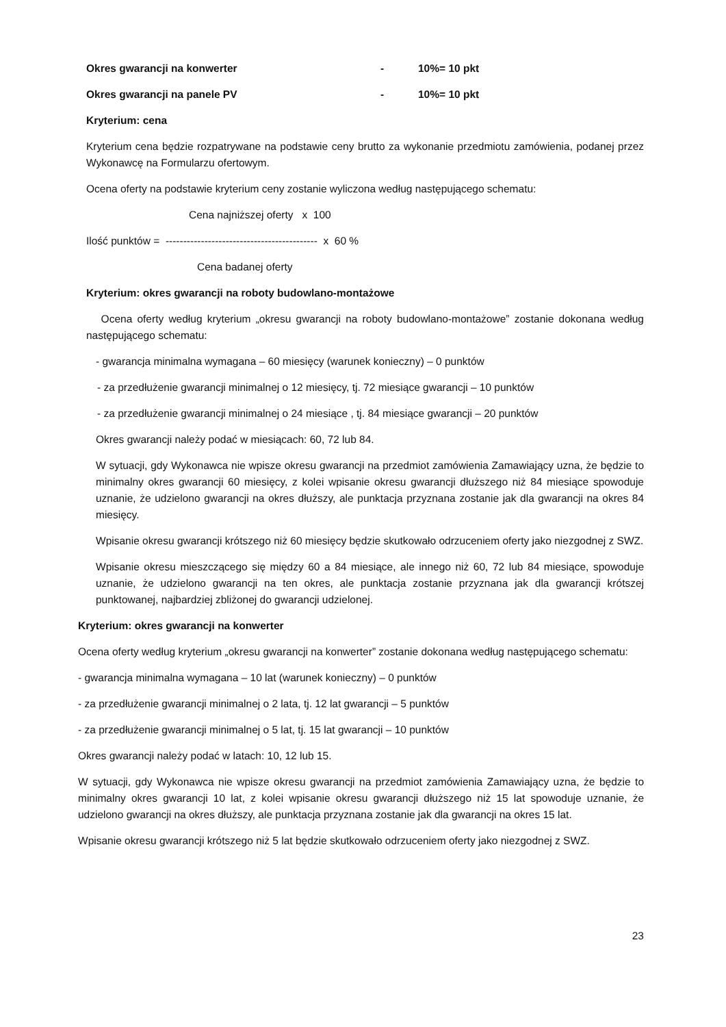Okres gwarancji na konwerter - 10%= 10 pkt
Okres gwarancji na panele PV - 10%= 10 pkt
Kryterium: cena
Kryterium cena będzie rozpatrywane na podstawie ceny brutto za wykonanie przedmiotu zamówienia, podanej przez Wykonawcę na Formularzu ofertowym.
Ocena oferty na podstawie kryterium ceny zostanie wyliczona według następującego schematu:
Cena najniższej oferty x 100
Ilość punktów = ------------------------------------------- x 60 %
Cena badanej oferty
Kryterium: okres gwarancji na roboty budowlano-montażowe
Ocena oferty według kryterium „okresu gwarancji na roboty budowlano-montażowe” zostanie dokonana według następującego schematu:
- gwarancja minimalna wymagana – 60 miesięcy (warunek konieczny) – 0 punktów
- za przedłużenie gwarancji minimalnej o 12 miesięcy, tj. 72 miesiące gwarancji – 10 punktów
- za przedłużenie gwarancji minimalnej o 24 miesiące , tj. 84 miesiące gwarancji – 20 punktów
Okres gwarancji należy podać w miesiącach: 60, 72 lub 84.
W sytuacji, gdy Wykonawca nie wpisze okresu gwarancji na przedmiot zamówienia Zamawiający uzna, że będzie to minimalny okres gwarancji 60 miesięcy, z kolei wpisanie okresu gwarancji dłuższego niż 84 miesiące spowoduje uznanie, że udzielono gwarancji na okres dłuższy, ale punktacja przyznana zostanie jak dla gwarancji na okres 84 miesięcy.
Wpisanie okresu gwarancji krótszego niż 60 miesięcy będzie skutkowało odrzuceniem oferty jako niezgodnej z SWZ.
Wpisanie okresu mieszczącego się między 60 a 84 miesiące, ale innego niż 60, 72 lub 84 miesiące, spowoduje uznanie, że udzielono gwarancji na ten okres, ale punktacja zostanie przyznana jak dla gwarancji krótszej punktowanej, najbardziej zbliżonej do gwarancji udzielonej.
Kryterium: okres gwarancji na konwerter
Ocena oferty według kryterium „okresu gwarancji na konwerter” zostanie dokonana według następującego schematu:
- gwarancja minimalna wymagana – 10 lat (warunek konieczny) – 0 punktów
- za przedłużenie gwarancji minimalnej o 2 lata, tj. 12 lat gwarancji – 5 punktów
- za przedłużenie gwarancji minimalnej o 5 lat, tj. 15 lat gwarancji – 10 punktów
Okres gwarancji należy podać w latach: 10, 12 lub 15.
W sytuacji, gdy Wykonawca nie wpisze okresu gwarancji na przedmiot zamówienia Zamawiający uzna, że będzie to minimalny okres gwarancji 10 lat, z kolei wpisanie okresu gwarancji dłuższego niż 15 lat spowoduje uznanie, że udzielono gwarancji na okres dłuższy, ale punktacja przyznana zostanie jak dla gwarancji na okres 15 lat.
Wpisanie okresu gwarancji krótszego niż 5 lat będzie skutkowało odrzuceniem oferty jako niezgodnej z SWZ.
23